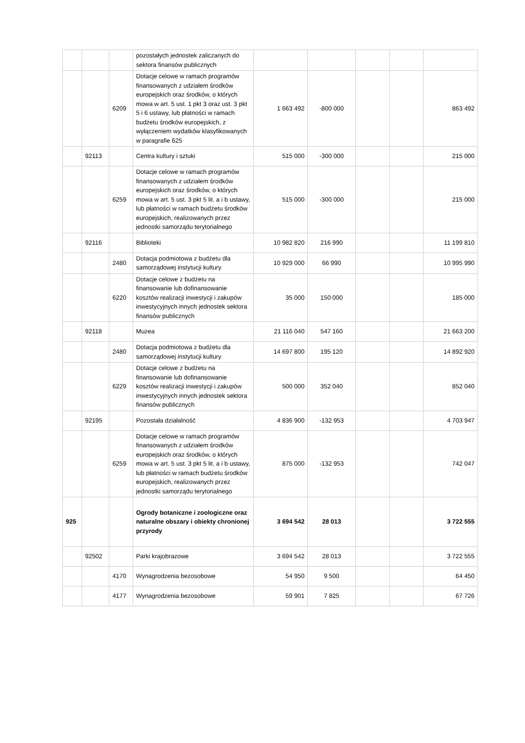| | | | pozostałych jednostek zaliczanych do sektora finansów publicznych | | | | | |
| | | 6209 | Dotacje celowe w ramach programów finansowanych z udziałem środków europejskich oraz środków, o których mowa w art. 5 ust. 1 pkt 3 oraz ust. 3 pkt 5 i 6 ustawy, lub płatności w ramach budżetu środków europejskich, z wyłączeniem wydatków klasyfikowanych w paragrafie 625 | 1 663 492 | -800 000 | | | 863 492 |
| | 92113 | | Centra kultury i sztuki | 515 000 | -300 000 | | | 215 000 |
| | | 6259 | Dotacje celowe w ramach programów finansowanych z udziałem środków europejskich oraz środków, o których mowa w art. 5 ust. 3 pkt 5 lit. a i b ustawy, lub płatności w ramach budżetu środków europejskich, realizowanych przez jednostki samorządu terytorialnego | 515 000 | -300 000 | | | 215 000 |
| | 92116 | | Biblioteki | 10 982 820 | 216 990 | | | 11 199 810 |
| | | 2480 | Dotacja podmiotowa z budżetu dla samorządowej instytucji kultury | 10 929 000 | 66 990 | | | 10 995 990 |
| | | 6220 | Dotacje celowe z budżetu na finansowanie lub dofinansowanie kosztów realizacji inwestycji i zakupów inwestycyjnych innych jednostek sektora finansów publicznych | 35 000 | 150 000 | | | 185 000 |
| | 92118 | | Muzea | 21 116 040 | 547 160 | | | 21 663 200 |
| | | 2480 | Dotacja podmiotowa z budżetu dla samorządowej instytucji kultury | 14 697 800 | 195 120 | | | 14 892 920 |
| | | 6229 | Dotacje celowe z budżetu na finansowanie lub dofinansowanie kosztów realizacji inwestycji i zakupów inwestycyjnych innych jednostek sektora finansów publicznych | 500 000 | 352 040 | | | 852 040 |
| | 92195 | | Pozostała działalność | 4 836 900 | -132 953 | | | 4 703 947 |
| | | 6259 | Dotacje celowe w ramach programów finansowanych z udziałem środków europejskich oraz środków, o których mowa w art. 5 ust. 3 pkt 5 lit. a i b ustawy, lub płatności w ramach budżetu środków europejskich, realizowanych przez jednostki samorządu terytorialnego | 875 000 | -132 953 | | | 742 047 |
| 925 | | | Ogrody botaniczne i zoologiczne oraz naturalne obszary i obiekty chronionej przyrody | 3 694 542 | 28 013 | | | 3 722 555 |
| | 92502 | | Parki krajobrazowe | 3 694 542 | 28 013 | | | 3 722 555 |
| | | 4170 | Wynagrodzenia bezosobowe | 54 950 | 9 500 | | | 64 450 |
| | | 4177 | Wynagrodzenia bezosobowe | 59 901 | 7 825 | | | 67 726 |